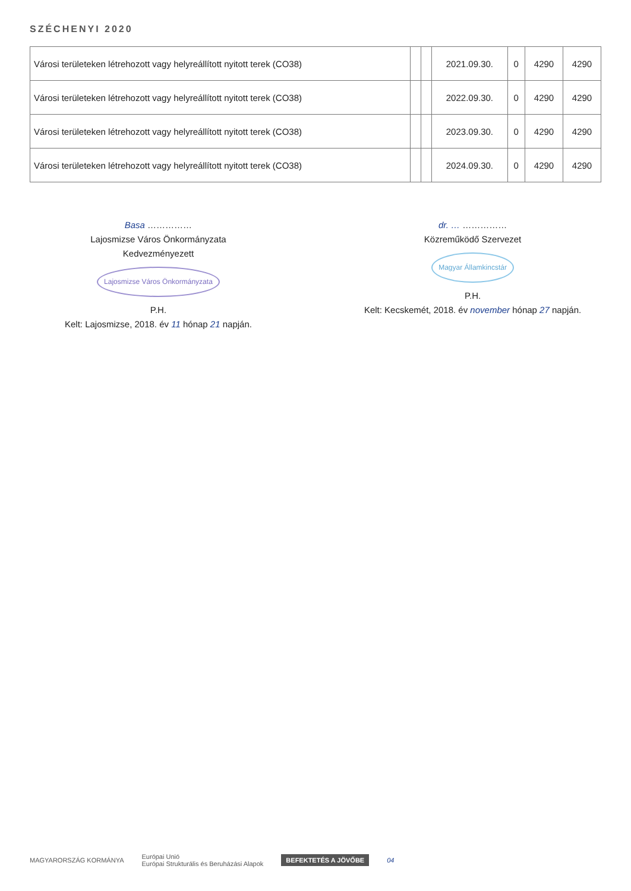SZÉCHENYI 2020
| Városi területeken létrehozott vagy helyreállított nyitott terek (CO38) | | | 2021.09.30. | 0 | 4290 | 4290 |
| Városi területeken létrehozott vagy helyreállított nyitott terek (CO38) | | | 2022.09.30. | 0 | 4290 | 4290 |
| Városi területeken létrehozott vagy helyreállított nyitott terek (CO38) | | | 2023.09.30. | 0 | 4290 | 4290 |
| Városi területeken létrehozott vagy helyreállított nyitott terek (CO38) | | | 2024.09.30. | 0 | 4290 | 4290 |
Basa ……………
Lajosmizse Város Önkormányzata
Kedvezményezett
Lajosmizse Város Önkormányzata
P.H.
Kelt: Lajosmizse, 2018. év 11 hónap 21 napján.
dr. … ……………
Közreműködő Szervezet
Magyar Államkincstár
P.H.
Kelt: Kecskemét, 2018. év november hónap 27 napján.
MAGYARORSZÁG KORMÁNYA Európai Unió
Európai Strukturális és Beruházási Alapok BEFEKTETÉS A JÖVŐBE 04